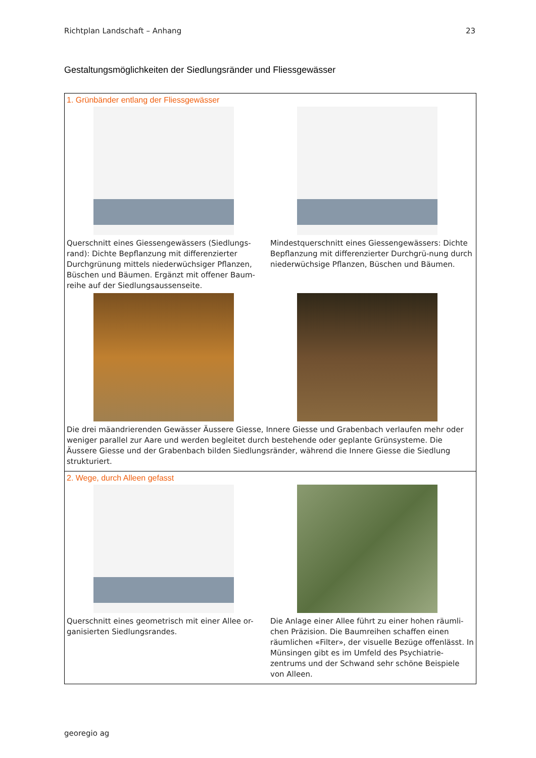Richtplan Landschaft – Anhang 23
Gestaltungsmöglichkeiten der Siedlungsränder und Fliessgewässer
1. Grünbänder entlang der Fliessgewässer
Querschnitt eines Giessengewässers (Siedlungs-rand): Dichte Bepflanzung mit differenzierter Durchgrünung mittels niederwüchsiger Pflanzen, Büschen und Bäumen. Ergänzt mit offener Baum-reihe auf der Siedlungsaussenseite.
Mindestquerschnitt eines Giessengewässers: Dichte Bepflanzung mit differenzierter Durchgrü-nung durch niederwüchsige Pflanzen, Büschen und Bäumen.
Die drei mäandrierenden Gewässer Äussere Giesse, Innere Giesse und Grabenbach verlaufen mehr oder weniger parallel zur Aare und werden begleitet durch bestehende oder geplante Grünsysteme. Die Äussere Giesse und der Grabenbach bilden Siedlungsränder, während die Innere Giesse die Siedlung strukturiert.
2. Wege, durch Alleen gefasst
Querschnitt eines geometrisch mit einer Allee or-ganisierten Siedlungsrandes.
Die Anlage einer Allee führt zu einer hohen räumli-chen Präzision. Die Baumreihen schaffen einen räumlichen «Filter», der visuelle Bezüge offenlässt. In Münsingen gibt es im Umfeld des Psychiatrie-zentrums und der Schwand sehr schöne Beispiele von Alleen.
georegio ag